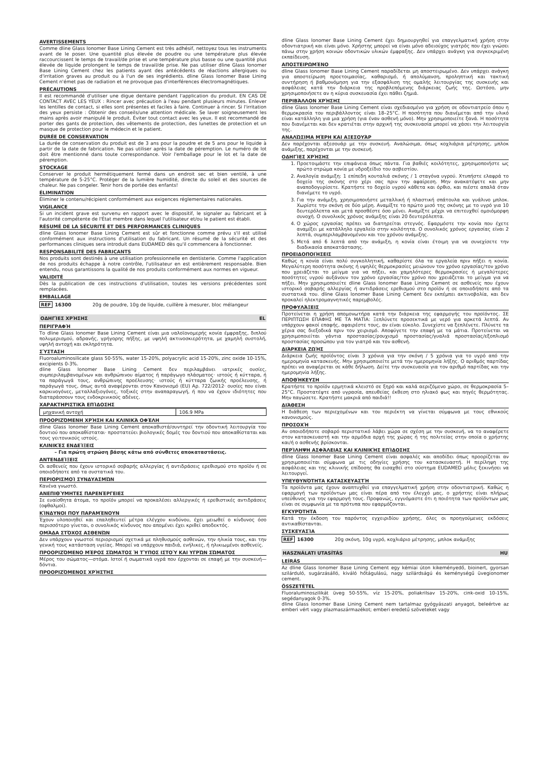AVERTISSEMENTS
Comme dline Glass Ionomer Base Lining Cement est très adhésif, nettoyez tous les instruments avant de le poser. Une quantité plus élevée de poudre ou une température plus élevée raccourcissent le temps de travail/de prise et une température plus basse ou une quantité plus élevée de liquide prolongent le temps de travail/de prise. Ne pas utiliser dline Glass Ionomer Base Lining Cement chez les patients ayant des antécédents de réactions allergiques ou d'irritation graves au produit ou à l'un de ses ingrédients. dline Glass Ionomer Base Lining Cement n'émet pas de radiation et ne provoque pas d'interférences électromagnétiques.
PRÉCAUTIONS
Il est recommandé d'utiliser une digue dentaire pendant l'application du produit. EN CAS DE CONTACT AVEC LES YEUX : Rincer avec précaution à l'eau pendant plusieurs minutes. Enlever les lentilles de contact, si elles sont présentes et faciles à faire. Continuer à rincer. Si l'irritation des yeux persiste : Obtenir des conseils/une attention médicale. Se laver soigneusement les mains après avoir manipulé le produit. Éviter tout contact avec les yeux. Il est recommandé de porter des gants de protection, des vêtements de protection, des lunettes de protection et un masque de protection pour le médecin et le patient.
DURÉE DE CONSERVATION
La durée de conservation du produit est de 3 ans pour la poudre et de 5 ans pour le liquide à partir de la date de fabrication. Ne pas utiliser après la date de péremption. Le numéro de lot doit être mentionné dans toute correspondance. Voir l'emballage pour le lot et la date de péremption.
STOCKAGE
Conserver le produit hermétiquement fermé dans un endroit sec et bien ventilé, à une température de 5-25°C. Protéger de la lumière humidité, directe du soleil et des sources de chaleur. Ne pas congeler. Tenir hors de portée des enfants!
ÉLIMINATION
Éliminer le contenu/récipient conformément aux exigences réglementaires nationales.
VIGILANCE
Si un incident grave est survenu en rapport avec le dispositif, le signaler au fabricant et à l'autorité compétente de l'État membre dans lequel l'utilisateur et/ou le patient est établi.
RÉSUMÉ DE LA SÉCURITÉ ET DES PERFORMANCES CLINIQUES
dline Glass Ionomer Base Lining Cement est sûr et fonctionne comme prévu s'il est utilisé conformément aux instructions d'utilisation du fabricant. Un résumé de la sécurité et des performances cliniques sera introduit dans EUDAMED dès qu'il commencera à fonctionner.
RESPONSABILITÉ DES FABRICANTS
Nos produits sont destinés à une utilisation professionnelle en dentisterie. Comme l'application de nos produits échappe à notre contrôle, l'utilisateur en est entièrement responsable. Bien entendu, nous garantissons la qualité de nos produits conformément aux normes en vigueur.
VALIDITÉ
Dès la publication de ces instructions d'utilisation, toutes les versions précédentes sont remplacées.
EMBALLAGE
REF 16300 20g de poudre, 10g de liquide, cuillère à mesurer, bloc mélangeur
ΟΔΗΓΊΕΣ ΧΡΉΣΗΣ EL
ΠΕΡΙΓΡΑΦΉ
Το dline Glass Ionomer Base Lining Cement είναι μια υαλοϊονομερής κονία έμφραξης, διπλού πολυμερισμού, αδρανής, γρήγορης πήξης, με υψηλή ακτινοσκιερότητα, με χαμηλή συστολή, υψηλή αντοχή και σκληρότητα.
ΣΎΣΤΑΣΗ
Fluoroaluminosilicate glass 50-55%, water 15-20%, polyacrylic acid 15-20%, zinc oxide 10-15%, excipients 0-3%.
dline Glass Ionomer Base Lining Cement δεν περιλαμβάνει ιατρικές ουσίες, συμπεριλαμβανομένων και ανθρώπινου αίματος ή παράγωγο πλάσματος· ιστούς ή κύτταρα, ή τα παράγωγά τους, ανθρώπινης προέλευσης· ιστούς ή κύτταρα ζωικής προέλευσης, ή παράγωγά τους, όπως αυτά αναφέρονται στον Κανονισμό (ΕU) Αρ. 722/2012· ουσίες που είναι καρκινογόνες, μεταλλαξιογόνες, τοξικές στην αναπαραγωγή, ή που να έχουν ιδιότητες που διαταράσσουν τους ενδοκρινικούς αδένες.
ΧΑΡΑΚΤΗΡΙΣΤΙΚΆ ΕΠΊΔΟΣΗΣ
| μηχανική αντοχή | 106.9 MPa |
ΠΡΟΟΡΙΖΌΜΕΝΗ ΧΡΉΣΗ ΚΑΙ ΚΛΙΝΙΚΆ ΟΦΈΛΗ
dline Glass Ionomer Base Lining Cement αποκαθιστά/συντηρεί την οδοντική λειτουργία του δοντιού που αποκαθίσταται· προστατεύει βιολογικές δομές του δοντιού που αποκαθίσταται και τους γειτονικούς ιστούς.
ΚΛΙΝΙΚΈΣ ΕΝΔΕΊΞΕΙΣ
– Για πρώτη στρώση βάσης κάτω από σύνθετες αποκαταστάσεις.
ΑΝΤΕΝΔΕΊΞΕΙΣ
Οι ασθενείς που έχουν ιστορικό σοβαρής αλλεργίας ή αντιδράσεις ερεθισμού στο προϊόν ή σε οποιοδήποτε από τα συστατικά του.
ΠΕΡΙΟΡΙΣΜΟΊ ΣΥΝΔΥΑΣΜΏΝ
Κανένα γνωστό.
ΑΝΕΠΙΘΎΜΗΤΕΣ ΠΑΡΕΝΈΡΓΕΙΕΣ
Σε ευαίσθητα άτομα, το προϊόν μπορεί να προκαλέσει αλλεργικές ή ερεθιστικές αντιδράσεις (οφθαλμοί).
ΚΊΝΔΥΝΟΙ ΠΟΥ ΠΑΡΑΜΈΝΟΥΝ
Έχουν υλοποιηθεί και επαληθευτεί μέτρα ελέγχου κινδύνου, έχει μειωθεί ο κίνδυνος όσο περισσότερο γίνεται, ο συνολικός κίνδυνος που απομένει έχει κριθεί αποδεκτός.
ΟΜΆΔΑ ΣΤΌΧΟΣ ΑΣΘΕΝΏΝ
Δεν υπάρχουν γνωστοί περιορισμοί σχετικά με πληθυσμούς ασθενών, την ηλικία τους, και την γενική τους κατάσταση υγείας. Μπορεί να υπάρχουν παιδιά, ενήλικες, ή ηλικιωμένοι ασθενείς.
ΠΡΟΟΡΙΖΌΜΕΝΟ ΜΈΡΟΣ ΣΏΜΑΤΟΣ Ή ΤΎΠΟΣ ΙΣΤΟΎ ΚΑΙ ΥΓΡΏΝ ΣΏΜΑΤΟΣ
Μέρος του σώματος—στόμα. Ιστοί ή σωματικά υγρά που έρχονται σε επαφή με την συσκευή—δόντια.
ΠΡΟΟΡΙΖΌΜΕΝΟΣ ΧΡΉΣΤΗΣ
dline Glass Ionomer Base Lining Cement έχει δημιουργηθεί για επαγγελματική χρήση στην οδοντιατρική και είναι μόνο. Χρήστης μπορεί να είναι μόνο αδειούχος γιατρός που έχει γνώσει πάνω στην χρήση κοινών οδοντικών υλικών έμφραξης. Δεν υπάρχει ανάγκη για συγκεκριμένη εκπαίδευση.
ΑΠΟΣΤΕΙΡΩΜΈΝΟ
dline Glass Ionomer Base Lining Cement παραδίδεται μη αποστειρωμένο. Δεν υπάρχει ανάγκη για αποστείρωση προετοιμασίας, καθαρισμό, ή απολύμανση, προληπτική και τακτική συντήρηση ή βαθμονόμηση για την εξασφάλιση της ομαλής λειτουργίας της συσκευής και ασφάλειας κατά την διάρκεια της προβλεπόμενης διάρκειας ζωής της. Ωστόσο, μην χρησιμοποιήσετε αν η κύρια συσκευασία έχει πάθει ζημιά.
ΠΕΡΙΒΆΛΛΟΝ ΧΡΉΣΗΣ
dline Glass Ionomer Base Lining Cement είναι σχεδιασμένο για χρήση σε οδοντιατρείο όπου η θερμοκρασία του περιβάλλοντος είναι 18–25°C. Η ποσότητα που διανέμεται από την υλικό είναι κατάλληλη για μια χρήση (για έναν ασθενή μόνο). Μην χρησιμοποιείτε ξανά. Η ποσότητα που διανέμεται και δεν κρατιέται στην αρχική της συσκευασία μπορεί να χάσει την λειτουργία της.
ΑΝΑΛΏΣΙΜΑ ΜΈΡΗ ΚΑΙ ΑΞΕΣΟΥΆΡ
Δεν παρέχονται αξεσουάρ με την συσκευή. Αναλώσιμα, όπως κοχλιάρια μέτρησης, μπλοκ ανάμιξης, παρέχονται με την συσκευή.
ΟΔΗΓΊΕΣ ΧΡΉΣΗΣ
1. Προετοιμάστε την επιφάνεια όπως πάντα. Για βαθιές κοιλότητες, χρησιμοποιήστε ως πρώτο στρώμα κονία με υδροξείδιο του ασβεστίου.
2. Αναλογία ανάμιξη: 1 επίπεδη κουταλιά σκόνης / 1 σταγόνα υγρού. Χτυπήστε ελαφρά το δοχείο της σκόνης στο χέρι σας πριν την αφαίρεση. Μην ανακατέψετε και μην αναποδογυρίσετε. Κρατήστε το δοχείο υγρού κάθετα και όρθιο, και πιέστε απαλά όταν διανέμετε το υγρό.
3. Για την ανάμιξη, χρησιμοποιήστε μεταλλική ή πλαστική σπάτουλα και γυάλινο μπλοκ. Χωρίστε την σκόνη σε δύο μέρη. Αναμίξτε το πρώτο μισό της σκόνης με το υγρό για 10 δευτερόλεπτα και μετά προσθέστε όσο μένει. Αναμίξτε μέχρι να επιτευχθεί ομοιόμορφη συνοχή. Ο συνολικός χρόνος ανάμιξης είναι 20 δευτερόλεπτα.
4. Ο χώρος εργασίας πρέπει να διατηρείται στεγνός. Εφαρμόστε την κονία που έχετε αναμίξει με κατάλληλο εργαλείο στην κοιλότητα. Ο συνολικός χρόνος εργασίας είναι 2 λεπτά, συμπεριλαμβανομένου και του χρόνου ανάμιξης.
5. Μετά από 6 λεπτά από την ανάμιξη, η κονία είναι έτοιμη για να συνεχίσετε την διαδικασία αποκατάστασης.
ΠΡΟΕΙΔΟΠΟΙΉΣΕΙΣ
Καθώς η κονία είναι πολύ συγκολλητική, καθαρίστε όλα τα εργαλεία πριν πήξει η κονία. Μεγαλύτερη ποσότητα σκόνης ή υψηλές θερμοκρασίες μειώνουν τον χρόνο εργασίας/τον χρόνο που χρειάζεται το μείγμα για να πήξει, και χαμηλότερες θερμοκρασίες ή μεγαλύτερες ποσότητες υγρού αυξάνουν τον χρόνο εργασίας/τον χρόνο που χρειάζεται το μείγμα για να πήξει. Μην χρησιμοποιείτε dline Glass Ionomer Base Lining Cement σε ασθενείς που έχουν ιστορικό σοβαρής αλλεργίας ή αντιδράσεις ερεθισμού στο προϊόν ή σε οποιοδήποτε από τα συστατικά του. dline Glass Ionomer Base Lining Cement δεν εκπέμπει ακτινοβολία, και δεν προκαλεί ηλεκτρομαγνητικές παρεμβολές.
ΠΡΟΦΥΛΆΞΕΙΣ
Προτείνεται η χρήση απομονωτήρα κατά την διάρκεια της εφαρμογής του προϊόντος. ΣΕ ΠΕΡΙΠΤΩΣΗ ΕΠΑΦΗΣ ΜΕ ΤΑ ΜΑΤΙΑ: Ξεπλύνετε προσεκτικά με νερό για αρκετά λεπτά. Αν υπάρχουν φακοί επαφής, αφαιρέστε τους, αν είναι εύκολο. Συνεχίστε να ξεπλένετε. Πλύνετε τα χέρια σας διεξοδικά πριν τον χειρισμό. Αποφύγετε την επαφή με τα μάτια. Προτείνεται να χρησιμοποιείται γάντια προστασίας/ρουχισμό προστασίας/γυαλιά προστασίας/εξοπλισμό προστασίας προσώπου για τον γιατρό και τον ασθενή.
ΔΙΆΡΚΕΙΑ ΖΩΉΣ
Διάρκεια ζωής προϊόντος είναι 3 χρόνια για την σκόνη / 5 χρόνια για το υγρό από την ημερομηνία κατασκευής. Μην χρησιμοποιείτε μετά την ημερομηνία λήξης. Ο αριθμός παρτίδας πρέπει να αναφέρεται σε κάθε δήλωση. Δείτε την συσκευασία για τον αριθμό παρτίδας και την ημερομηνία λήξης.
ΑΠΟΘΉΚΕΥΣΗ
Κρατήστε το προϊόν ερμητικά κλειστό σε ξηρό και καλά αεριζόμενο χώρο, σε θερμοκρασία 5–25°C. Προστατέψτε από υγρασία, απευθείας έκθεση στο ηλιακό φως και πηγές θερμότητας. Μην παγώσετε. Κρατήστε μακριά από παιδιά!!
ΔΙΆΘΕΣΗ
Η διάθεση των περιεχομένων και του περιέκτη να γίνεται σύμφωνα με τους εθνικούς κανονισμούς.
ΠΡΟΣΟΧΉ
Αν οποιοδήποτε σοβαρό περιστατικό λάβει χώρα σε σχέση με την συσκευή, να το αναφέρετε στον κατασκευαστή και την αρμόδια αρχή της χώρας ή της πολιτείας στην οποία ο χρήστης και/ή ο ασθενής βρίσκονται.
ΠΕΡΊΛΗΨΗ ΑΣΦΆΛΕΙΑΣ ΚΑΙ ΚΛΙΝΙΚΉΣ ΕΠΊΔΟΣΗΣ
dline Glass Ionomer Base Lining Cement είναι ασφαλές και αποδίδει όπως προορίζεται αν χρησιμοποιείται σύμφωνα με τις οδηγίες χρήσης του κατασκευαστή. Η περίληψη της ασφάλειας και της κλινικής επίδοσης θα εισαχθεί στο σύστημα EUDAMED μόλις ξεκινήσει να λειτουργεί.
ΥΠΕΥΘΥΝΌΤΗΤΑ ΚΑΤΑΣΚΕΥΑΣΤΉ
Τα προϊόντα μας έχουν αναπτυχθεί για επαγγελματική χρήση στην οδοντιατρική. Καθώς η εφαρμογή των προϊόντων μας είναι πέρα από τον έλεγχό μας, ο χρήστης είναι πλήρως υπεύθυνος για την εφαρμογή τους. Προφανώς, εγγυόμαστε ότι η ποιότητα των προϊόντων μας είναι σε συμφωνία με τα πρότυπα που εφαρμόζονται.
ΕΓΚΥΡΌΤΗΤΑ
Κατά την έκδοση του παρόντος εγχειριδίου χρήσης, όλες οι προηγούμενες εκδόσεις αντικαθίστανται.
ΣΥΣΚΕΥΑΣΊΑ
REF 16300 20g σκόνη, 10g υγρό, κοχλιάριο μέτρησης, μπλοκ ανάμιξης
HASZNÁLATI UTASÍTÁS HU
LEÍRÁS
Az dline Glass Ionomer Base Lining Cement egy kémiai úton kikeményedő, bioinert, gyorsan szilárduló, sugárzásálló, kiváló hőtágulású, nagy szilárdságú és keménységű üvegionomer cement.
ÖSSZETÉTEL
Fluoraluminoszilikát üveg 50-55%, víz 15-20%, poliakrilsav 15-20%, cink-oxid 10-15%, segédanyagok 0-3%.
dline Glass Ionomer Base Lining Cement nem tartalmaz gyógyászati anyagot, beleértve az emberi vért vagy plazmaszármazékot; emberi eredetű szöveteket vagy